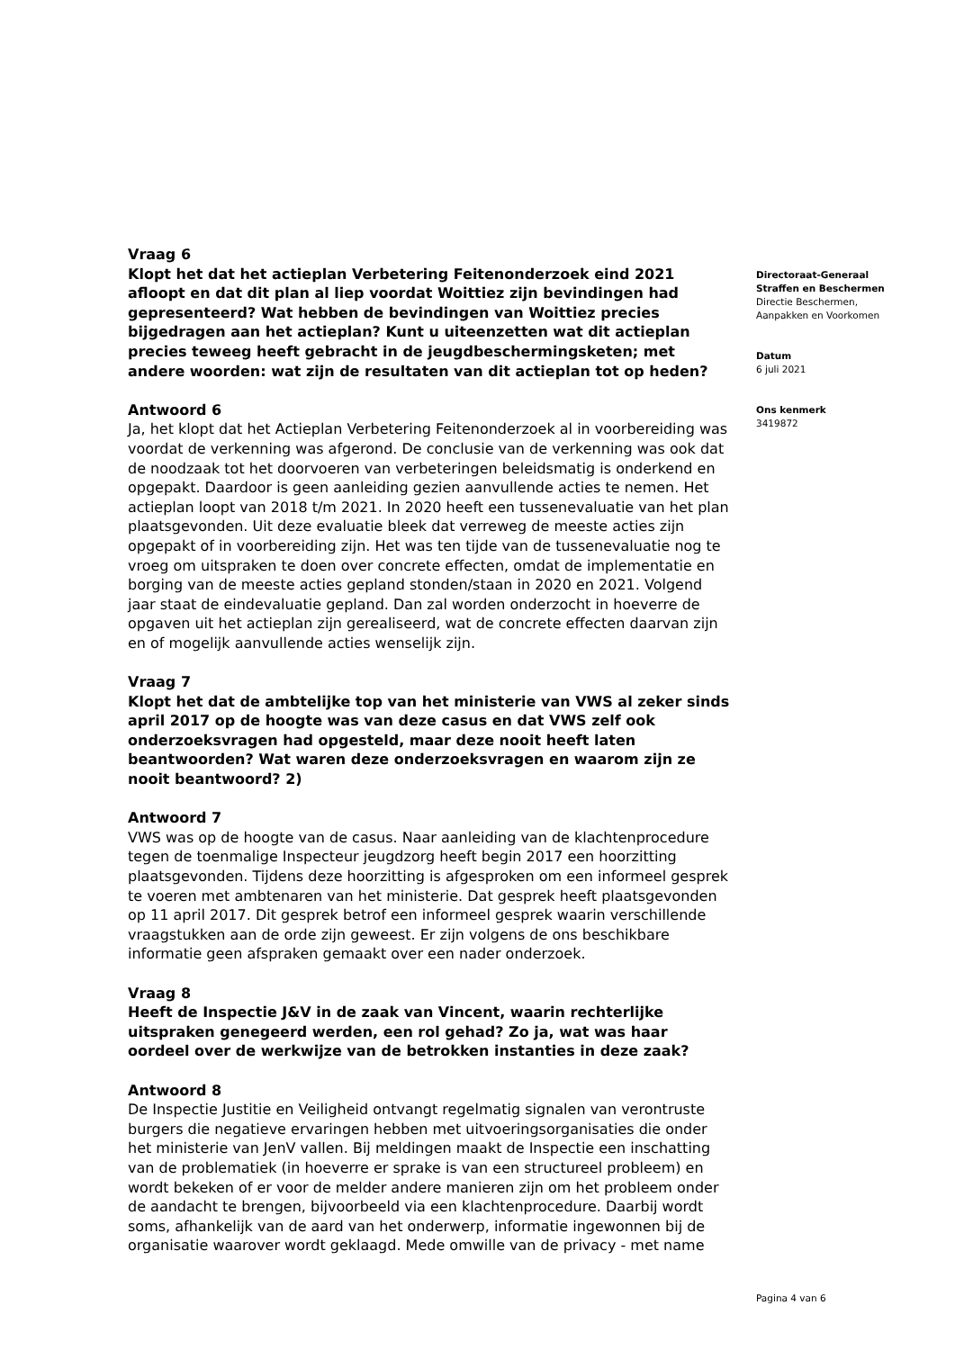Vraag 6
Klopt het dat het actieplan Verbetering Feitenonderzoek eind 2021 afloopt en dat dit plan al liep voordat Woittiez zijn bevindingen had gepresenteerd? Wat hebben de bevindingen van Woittiez precies bijgedragen aan het actieplan? Kunt u uiteenzetten wat dit actieplan precies teweeg heeft gebracht in de jeugdbeschermingsketen; met andere woorden: wat zijn de resultaten van dit actieplan tot op heden?
Antwoord 6
Ja, het klopt dat het Actieplan Verbetering Feitenonderzoek al in voorbereiding was voordat de verkenning was afgerond. De conclusie van de verkenning was ook dat de noodzaak tot het doorvoeren van verbeteringen beleidsmatig is onderkend en opgepakt. Daardoor is geen aanleiding gezien aanvullende acties te nemen. Het actieplan loopt van 2018 t/m 2021. In 2020 heeft een tussenevaluatie van het plan plaatsgevonden. Uit deze evaluatie bleek dat verreweg de meeste acties zijn opgepakt of in voorbereiding zijn. Het was ten tijde van de tussenevaluatie nog te vroeg om uitspraken te doen over concrete effecten, omdat de implementatie en borging van de meeste acties gepland stonden/staan in 2020 en 2021. Volgend jaar staat de eindevaluatie gepland. Dan zal worden onderzocht in hoeverre de opgaven uit het actieplan zijn gerealiseerd, wat de concrete effecten daarvan zijn en of mogelijk aanvullende acties wenselijk zijn.
Vraag 7
Klopt het dat de ambtelijke top van het ministerie van VWS al zeker sinds april 2017 op de hoogte was van deze casus en dat VWS zelf ook onderzoeksvragen had opgesteld, maar deze nooit heeft laten beantwoorden? Wat waren deze onderzoeksvragen en waarom zijn ze nooit beantwoord? 2)
Antwoord 7
VWS was op de hoogte van de casus. Naar aanleiding van de klachtenprocedure tegen de toenmalige Inspecteur jeugdzorg heeft begin 2017 een hoorzitting plaatsgevonden. Tijdens deze hoorzitting is afgesproken om een informeel gesprek te voeren met ambtenaren van het ministerie. Dat gesprek heeft plaatsgevonden op 11 april 2017. Dit gesprek betrof een informeel gesprek waarin verschillende vraagstukken aan de orde zijn geweest. Er zijn volgens de ons beschikbare informatie geen afspraken gemaakt over een nader onderzoek.
Vraag 8
Heeft de Inspectie J&V in de zaak van Vincent, waarin rechterlijke uitspraken genegeerd werden, een rol gehad? Zo ja, wat was haar oordeel over de werkwijze van de betrokken instanties in deze zaak?
Antwoord 8
De Inspectie Justitie en Veiligheid ontvangt regelmatig signalen van verontruste burgers die negatieve ervaringen hebben met uitvoeringsorganisaties die onder het ministerie van JenV vallen. Bij meldingen maakt de Inspectie een inschatting van de problematiek (in hoeverre er sprake is van een structureel probleem) en wordt bekeken of er voor de melder andere manieren zijn om het probleem onder de aandacht te brengen, bijvoorbeeld via een klachtenprocedure. Daarbij wordt soms, afhankelijk van de aard van het onderwerp, informatie ingewonnen bij de organisatie waarover wordt geklaagd. Mede omwille van de privacy - met name
Directoraat-Generaal
Straffen en Beschermen
Directie Beschermen,
Aanpakken en Voorkomen
Datum
6 juli 2021
Ons kenmerk
3419872
Pagina 4 van 6